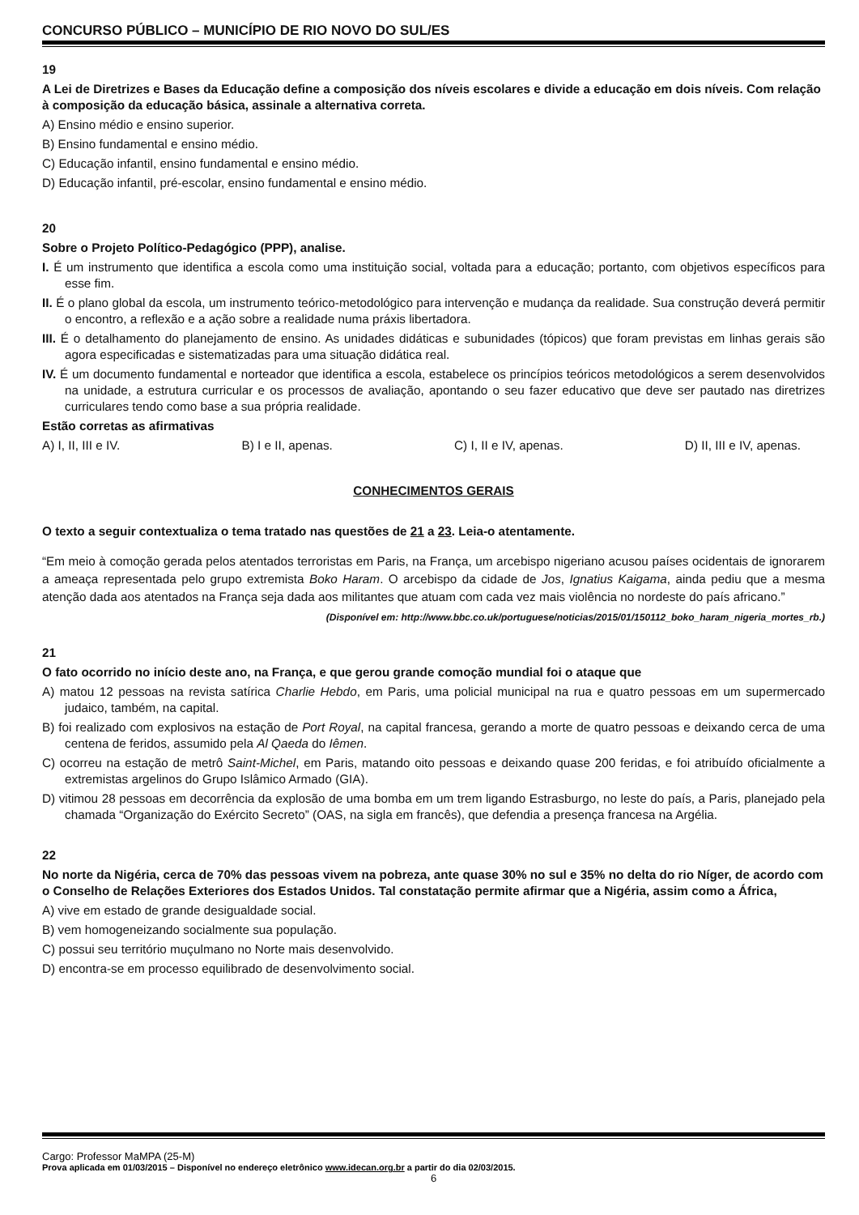CONCURSO PÚBLICO – MUNICÍPIO DE RIO NOVO DO SUL/ES
19
A Lei de Diretrizes e Bases da Educação define a composição dos níveis escolares e divide a educação em dois níveis. Com relação à composição da educação básica, assinale a alternativa correta.
A) Ensino médio e ensino superior.
B) Ensino fundamental e ensino médio.
C) Educação infantil, ensino fundamental e ensino médio.
D) Educação infantil, pré-escolar, ensino fundamental e ensino médio.
20
Sobre o Projeto Político-Pedagógico (PPP), analise.
I. É um instrumento que identifica a escola como uma instituição social, voltada para a educação; portanto, com objetivos específicos para esse fim.
II. É o plano global da escola, um instrumento teórico-metodológico para intervenção e mudança da realidade. Sua construção deverá permitir o encontro, a reflexão e a ação sobre a realidade numa práxis libertadora.
III. É o detalhamento do planejamento de ensino. As unidades didáticas e subunidades (tópicos) que foram previstas em linhas gerais são agora especificadas e sistematizadas para uma situação didática real.
IV. É um documento fundamental e norteador que identifica a escola, estabelece os princípios teóricos metodológicos a serem desenvolvidos na unidade, a estrutura curricular e os processos de avaliação, apontando o seu fazer educativo que deve ser pautado nas diretrizes curriculares tendo como base a sua própria realidade.
Estão corretas as afirmativas
A) I, II, III e IV. B) I e II, apenas. C) I, II e IV, apenas. D) II, III e IV, apenas.
CONHECIMENTOS GERAIS
O texto a seguir contextualiza o tema tratado nas questões de 21 a 23. Leia-o atentamente.
“Em meio à comoção gerada pelos atentados terroristas em Paris, na França, um arcebispo nigeriano acusou países ocidentais de ignorarem a ameaça representada pelo grupo extremista Boko Haram. O arcebispo da cidade de Jos, Ignatius Kaigama, ainda pediu que a mesma atenção dada aos atentados na França seja dada aos militantes que atuam com cada vez mais violência no nordeste do país africano.”
(Disponível em: http://www.bbc.co.uk/portuguese/noticias/2015/01/150112_boko_haram_nigeria_mortes_rb.)
21
O fato ocorrido no início deste ano, na França, e que gerou grande comoção mundial foi o ataque que
A) matou 12 pessoas na revista satírica Charlie Hebdo, em Paris, uma policial municipal na rua e quatro pessoas em um supermercado judaico, também, na capital.
B) foi realizado com explosivos na estação de Port Royal, na capital francesa, gerando a morte de quatro pessoas e deixando cerca de uma centena de feridos, assumido pela Al Qaeda do Iêmen.
C) ocorreu na estação de metrô Saint-Michel, em Paris, matando oito pessoas e deixando quase 200 feridas, e foi atribuído oficialmente a extremistas argelinos do Grupo Islâmico Armado (GIA).
D) vitimou 28 pessoas em decorrência da explosão de uma bomba em um trem ligando Estrasburgo, no leste do país, a Paris, planejado pela chamada “Organização do Exército Secreto” (OAS, na sigla em francês), que defendia a presença francesa na Argélia.
22
No norte da Nigéria, cerca de 70% das pessoas vivem na pobreza, ante quase 30% no sul e 35% no delta do rio Níger, de acordo com o Conselho de Relações Exteriores dos Estados Unidos. Tal constatação permite afirmar que a Nigéria, assim como a África,
A) vive em estado de grande desigualdade social.
B) vem homogeneizando socialmente sua população.
C) possui seu território muçulmano no Norte mais desenvolvido.
D) encontra-se em processo equilibrado de desenvolvimento social.
Cargo: Professor MaMPA (25-M)
Prova aplicada em 01/03/2015 – Disponível no endereço eletrônico www.idecan.org.br a partir do dia 02/03/2015.
6